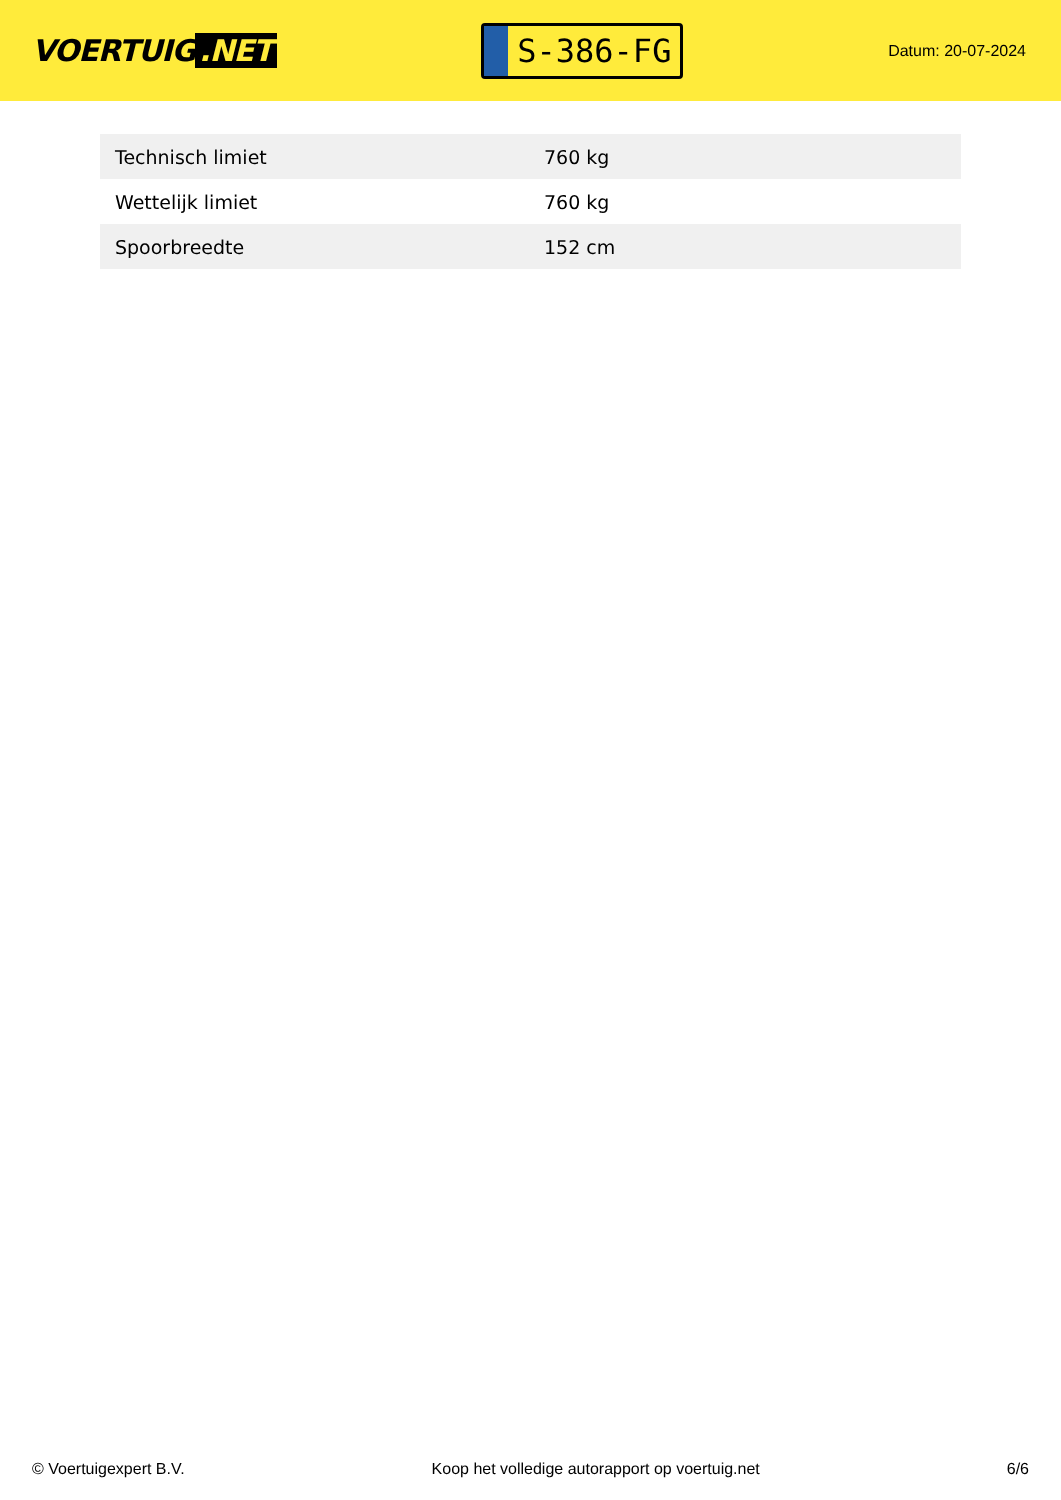VOERTUIG.NET
S-386-FG
Datum: 20-07-2024
| Technisch limiet | 760 kg |
| Wettelijk limiet | 760 kg |
| Spoorbreedte | 152 cm |
© Voertuigexpert B.V. Koop het volledige autorapport op voertuig.net 6/6